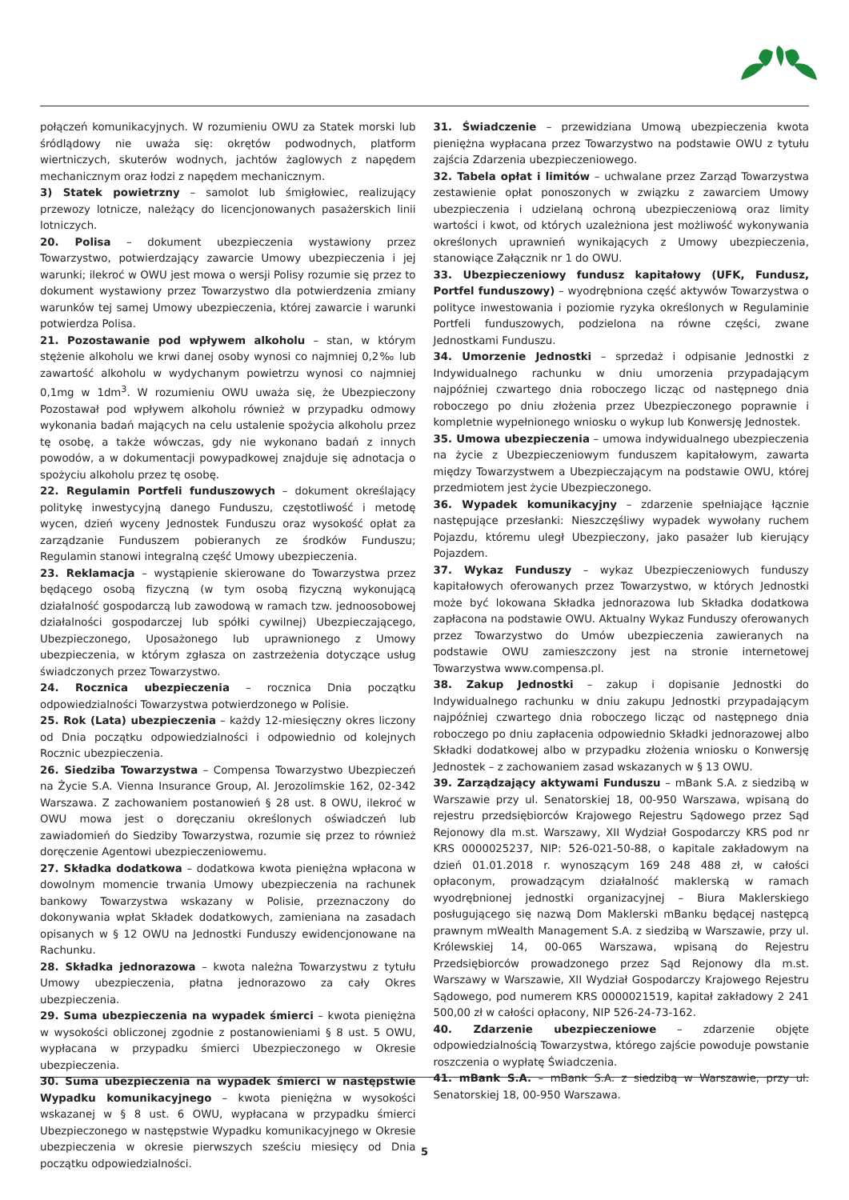połączeń komunikacyjnych. W rozumieniu OWU za Statek morski lub śródlądowy nie uważa się: okrętów podwodnych, platform wiertniczych, skuterów wodnych, jachtów żaglowych z napędem mechanicznym oraz łodzi z napędem mechanicznym.
3) Statek powietrzny – samolot lub śmigłowiec, realizujący przewozy lotnicze, należący do licencjonowanych pasażerskich linii lotniczych.
20. Polisa – dokument ubezpieczenia wystawiony przez Towarzystwo, potwierdzający zawarcie Umowy ubezpieczenia i jej warunki; ilekroć w OWU jest mowa o wersji Polisy rozumie się przez to dokument wystawiony przez Towarzystwo dla potwierdzenia zmiany warunków tej samej Umowy ubezpieczenia, której zawarcie i warunki potwierdza Polisa.
21. Pozostawanie pod wpływem alkoholu – stan, w którym stężenie alkoholu we krwi danej osoby wynosi co najmniej 0,2‰ lub zawartość alkoholu w wydychanym powietrzu wynosi co najmniej 0,1mg w 1dm<sup>3</sup>. W rozumieniu OWU uważa się, że Ubezpieczony Pozostawał pod wpływem alkoholu również w przypadku odmowy wykonania badań mających na celu ustalenie spożycia alkoholu przez tę osobę, a także wówczas, gdy nie wykonano badań z innych powodów, a w dokumentacji powypadkowej znajduje się adnotacja o spożyciu alkoholu przez tę osobę.
22. Regulamin Portfeli funduszowych – dokument określający politykę inwestycyjną danego Funduszu, częstotliwość i metodę wycen, dzień wyceny Jednostek Funduszu oraz wysokość opłat za zarządzanie Funduszem pobieranych ze środków Funduszu; Regulamin stanowi integralną część Umowy ubezpieczenia.
23. Reklamacja – wystąpienie skierowane do Towarzystwa przez będącego osobą fizyczną (w tym osobą fizyczną wykonującą działalność gospodarczą lub zawodową w ramach tzw. jednoosobowej działalności gospodarczej lub spółki cywilnej) Ubezpieczającego, Ubezpieczonego, Uposażonego lub uprawnionego z Umowy ubezpieczenia, w którym zgłasza on zastrzeżenia dotyczące usług świadczonych przez Towarzystwo.
24. Rocznica ubezpieczenia – rocznica Dnia początku odpowiedzialności Towarzystwa potwierdzonego w Polisie.
25. Rok (Lata) ubezpieczenia – każdy 12-miesięczny okres liczony od Dnia początku odpowiedzialności i odpowiednio od kolejnych Rocznic ubezpieczenia.
26. Siedziba Towarzystwa – Compensa Towarzystwo Ubezpieczeń na Życie S.A. Vienna Insurance Group, Al. Jerozolimskie 162, 02-342 Warszawa. Z zachowaniem postanowień § 28 ust. 8 OWU, ilekroć w OWU mowa jest o doręczaniu określonych oświadczeń lub zawiadomień do Siedziby Towarzystwa, rozumie się przez to również doręczenie Agentowi ubezpieczeniowemu.
27. Składka dodatkowa – dodatkowa kwota pieniężna wpłacona w dowolnym momencie trwania Umowy ubezpieczenia na rachunek bankowy Towarzystwa wskazany w Polisie, przeznaczony do dokonywania wpłat Składek dodatkowych, zamieniana na zasadach opisanych w § 12 OWU na Jednostki Funduszy ewidencjonowane na Rachunku.
28. Składka jednorazowa – kwota należna Towarzystwu z tytułu Umowy ubezpieczenia, płatna jednorazowo za cały Okres ubezpieczenia.
29. Suma ubezpieczenia na wypadek śmierci – kwota pieniężna w wysokości obliczonej zgodnie z postanowieniami § 8 ust. 5 OWU, wypłacana w przypadku śmierci Ubezpieczonego w Okresie ubezpieczenia.
30. Suma ubezpieczenia na wypadek śmierci w następstwie Wypadku komunikacyjnego – kwota pieniężna w wysokości wskazanej w § 8 ust. 6 OWU, wypłacana w przypadku śmierci Ubezpieczonego w następstwie Wypadku komunikacyjnego w Okresie ubezpieczenia w okresie pierwszych sześciu miesięcy od Dnia początku odpowiedzialności.
31. Świadczenie – przewidziana Umową ubezpieczenia kwota pieniężna wypłacana przez Towarzystwo na podstawie OWU z tytułu zajścia Zdarzenia ubezpieczeniowego.
32. Tabela opłat i limitów – uchwalane przez Zarząd Towarzystwa zestawienie opłat ponoszonych w związku z zawarciem Umowy ubezpieczenia i udzielaną ochroną ubezpieczeniową oraz limity wartości i kwot, od których uzależniona jest możliwość wykonywania określonych uprawnień wynikających z Umowy ubezpieczenia, stanowiące Załącznik nr 1 do OWU.
33. Ubezpieczeniowy fundusz kapitałowy (UFK, Fundusz, Portfel funduszowy) – wyodrębniona część aktywów Towarzystwa o polityce inwestowania i poziomie ryzyka określonych w Regulaminie Portfeli funduszowych, podzielona na równe części, zwane Jednostkami Funduszu.
34. Umorzenie Jednostki – sprzedaż i odpisanie Jednostki z Indywidualnego rachunku w dniu umorzenia przypadającym najpóźniej czwartego dnia roboczego licząc od następnego dnia roboczego po dniu złożenia przez Ubezpieczonego poprawnie i kompletnie wypełnionego wniosku o wykup lub Konwersję Jednostek.
35. Umowa ubezpieczenia – umowa indywidualnego ubezpieczenia na życie z Ubezpieczeniowym funduszem kapitałowym, zawarta między Towarzystwem a Ubezpieczającym na podstawie OWU, której przedmiotem jest życie Ubezpieczonego.
36. Wypadek komunikacyjny – zdarzenie spełniające łącznie następujące przesłanki: Nieszczęśliwy wypadek wywołany ruchem Pojazdu, któremu uległ Ubezpieczony, jako pasażer lub kierujący Pojazdem.
37. Wykaz Funduszy – wykaz Ubezpieczeniowych funduszy kapitałowych oferowanych przez Towarzystwo, w których Jednostki może być lokowana Składka jednorazowa lub Składka dodatkowa zapłacona na podstawie OWU. Aktualny Wykaz Funduszy oferowanych przez Towarzystwo do Umów ubezpieczenia zawieranych na podstawie OWU zamieszczony jest na stronie internetowej Towarzystwa www.compensa.pl.
38. Zakup Jednostki – zakup i dopisanie Jednostki do Indywidualnego rachunku w dniu zakupu Jednostki przypadającym najpóźniej czwartego dnia roboczego licząc od następnego dnia roboczego po dniu zapłacenia odpowiednio Składki jednorazowej albo Składki dodatkowej albo w przypadku złożenia wniosku o Konwersję Jednostek – z zachowaniem zasad wskazanych w § 13 OWU.
39. Zarządzający aktywami Funduszu – mBank S.A. z siedzibą w Warszawie przy ul. Senatorskiej 18, 00-950 Warszawa, wpisaną do rejestru przedsiębiorców Krajowego Rejestru Sądowego przez Sąd Rejonowy dla m.st. Warszawy, XII Wydział Gospodarczy KRS pod nr KRS 0000025237, NIP: 526-021-50-88, o kapitale zakładowym na dzień 01.01.2018 r. wynoszącym 169 248 488 zł, w całości opłaconym, prowadzącym działalność maklerską w ramach wyodrębnionej jednostki organizacyjnej – Biura Maklerskiego posługującego się nazwą Dom Maklerski mBanku będącej następcą prawnym mWealth Management S.A. z siedzibą w Warszawie, przy ul. Królewskiej 14, 00-065 Warszawa, wpisaną do Rejestru Przedsiębiorców prowadzonego przez Sąd Rejonowy dla m.st. Warszawy w Warszawie, XII Wydział Gospodarczy Krajowego Rejestru Sądowego, pod numerem KRS 0000021519, kapitał zakładowy 2 241 500,00 zł w całości opłacony, NIP 526-24-73-162.
40. Zdarzenie ubezpieczeniowe – zdarzenie objęte odpowiedzialnością Towarzystwa, którego zajście powoduje powstanie roszczenia o wypłatę Świadczenia.
41. mBank S.A. – mBank S.A. z siedzibą w Warszawie, przy ul. Senatorskiej 18, 00-950 Warszawa.
5